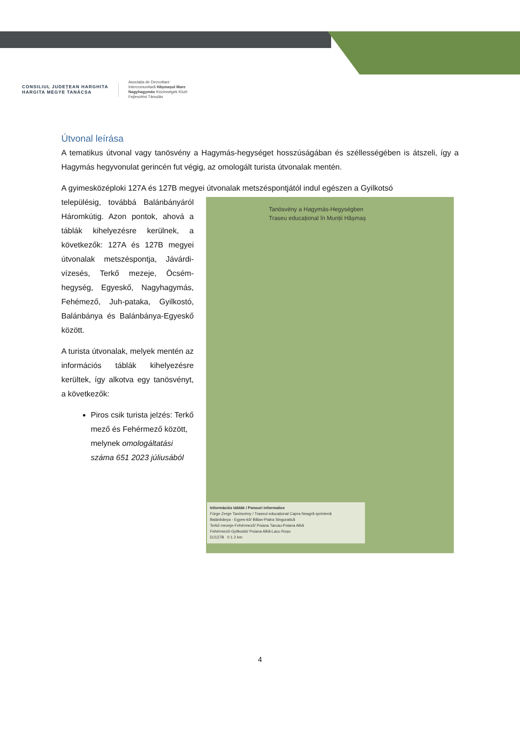CONSILIUL JUDEȚEAN HARGHITA
HARGITA MEGYE TANÁCSA
Asociația de Dezvoltare
Intercomunitară Hășmașul Mare
Nagyhagymás Közösségek Közti
Fejlesztési Társulás
Útvonal leírása
A tematikus útvonal vagy tanösvény a Hagymás-hegységet hosszúságában és széllességében is átszeli, így a Hagymás hegyvonulat gerincén fut végig, az omologált turista útvonalak mentén.
A gyimesközéploki 127A és 127B megyei útvonalak metszéspontjától indul egészen a Gyilkotsó
településig, továbbá Balánbányáról Háromkútig. Azon pontok, ahová a táblák kihelyezésre kerülnek, a következők: 127A és 127B megyei útvonalak metszéspontja, Jávárdi-vízesés, Terkő mezeje, Öcsém-hegység, Egyeskő, Nagyhagymás, Fehémező, Juh-pataka, Gyilkostó, Balánbánya és Balánbánya-Egyeskő között.
A turista útvonalak, melyek mentén az információs táblák kihelyezésre kerültek, így alkotva egy tanösvényt, a következők:
Piros csik turista jelzés: Terkő mező és Fehérmező között, melynek omologáltatási száma 651 2023 júliusából
Tanösvény a Hagymás-Hegységben
Traseu educațional în Munții Hășmaș
Információs táblák / Panouri informatice
Fürge Zerge Tanösvény / Traseul educațional Capra Neagră sprintenă
Balánbánya - Egyes-kő/ Bălan-Piatra Singuratică
Terkő mezeje-Fehérmező/ Poiana Tarcau-Poiana Albă
Fehérmező-Gyilkostó/ Poiana Albă-Lacu Roșu
DJ127B 0 1 2 km
4